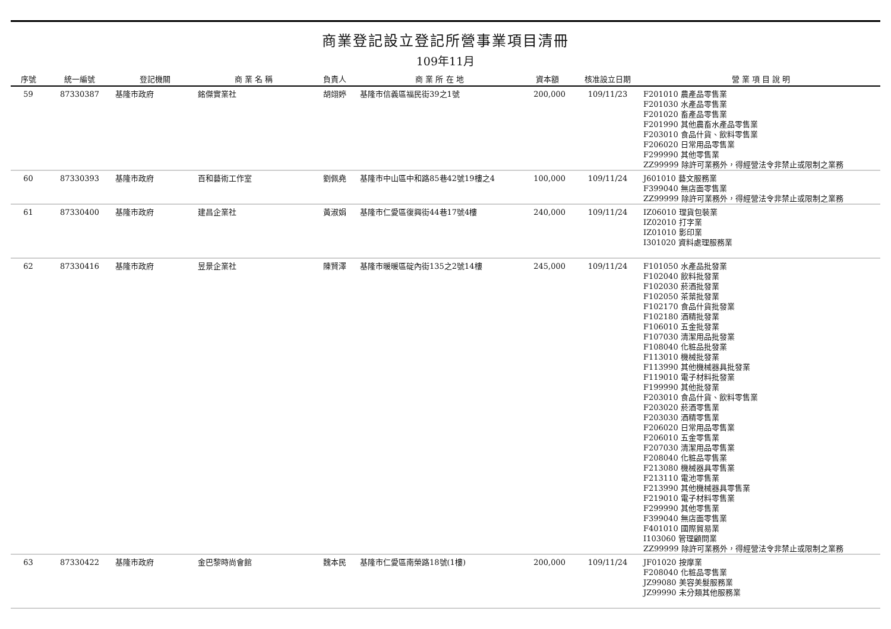商業登記設立登記所營事業項目清冊
109年11月
| 序號 | 統一編號 | 登記機關 | 商 業 名 稱 | 負責人 | 商 業 所 在 地 | 資本額 | 核准設立日期 | 營 業 項 目 說 明 |
| --- | --- | --- | --- | --- | --- | --- | --- | --- |
| 59 | 87330387 | 基隆市政府 | 銘傑實業社 | 胡翊婷 | 基隆市信義區福民街39之1號 | 200,000 | 109/11/23 | F201010 農產品零售業 F201030 水產品零售業 F201020 畜產品零售業 F201990 其他農畜水產品零售業 F203010 食品什貨、飲料零售業 F206020 日常用品零售業 F299990 其他零售業 ZZ99999 除許可業務外，得經營法令非禁止或限制之業務 |
| 60 | 87330393 | 基隆市政府 | 百和藝術工作室 | 劉佩堯 | 基隆市中山區中和路85巷42號19樓之4 | 100,000 | 109/11/24 | J601010 藝文服務業 F399040 無店面零售業 ZZ99999 除許可業務外，得經營法令非禁止或限制之業務 |
| 61 | 87330400 | 基隆市政府 | 建昌企業社 | 黃淑娟 | 基隆市仁愛區復興街44巷17號4樓 | 240,000 | 109/11/24 | IZ06010 理貨包裝業 IZ02010 打字業 IZ01010 影印業 I301020 資料處理服務業 |
| 62 | 87330416 | 基隆市政府 | 昱景企業社 | 陳賢澤 | 基隆市暖暖區碇內街135之2號14樓 | 245,000 | 109/11/24 | F101050 水產品批發業 F102040 飲料批發業 F102030 菸酒批發業 F102050 茶葉批發業 F102170 食品什貨批發業 F102180 酒精批發業 F106010 五金批發業 F107030 清潔用品批發業 F108040 化粧品批發業 F113010 機械批發業 F113990 其他機械器具批發業 F119010 電子材料批發業 F199990 其他批發業 F203010 食品什貨、飲料零售業 F203020 菸酒零售業 F203030 酒精零售業 F206020 日常用品零售業 F206010 五金零售業 F207030 清潔用品零售業 F208040 化粧品零售業 F213080 機械器具零售業 F213110 電池零售業 F213990 其他機械器具零售業 F219010 電子材料零售業 F299990 其他零售業 F399040 無店面零售業 F401010 國際貿易業 I103060 管理顧問業 ZZ99999 除許可業務外，得經營法令非禁止或限制之業務 |
| 63 | 87330422 | 基隆市政府 | 金巴黎時尚會館 | 魏本民 | 基隆市仁愛區南榮路18號(1樓) | 200,000 | 109/11/24 | JF01020 按摩業 F208040 化粧品零售業 JZ99080 美容美髮服務業 JZ99990 未分類其他服務業 |